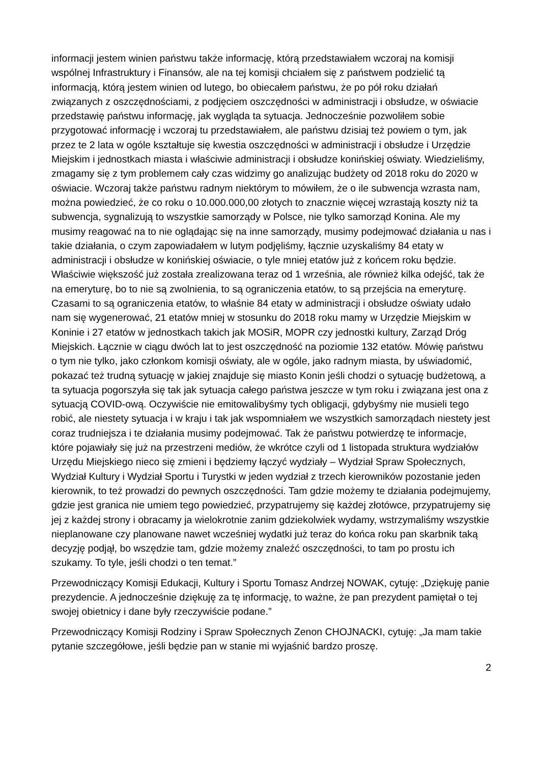informacji jestem winien państwu także informację, którą przedstawiałem wczoraj na komisji wspólnej Infrastruktury i Finansów, ale na tej komisji chciałem się z państwem podzielić tą informacją, którą jestem winien od lutego, bo obiecałem państwu, że po pół roku działań związanych z oszczędnościami, z podjęciem oszczędności w administracji i obsłudze, w oświacie przedstawię państwu informację, jak wygląda ta sytuacja. Jednocześnie pozwoliłem sobie przygotować informację i wczoraj tu przedstawiałem, ale państwu dzisiaj też powiem o tym, jak przez te 2 lata w ogóle kształtuje się kwestia oszczędności w administracji i obsłudze i Urzędzie Miejskim i jednostkach miasta i właściwie administracji i obsłudze konińskiej oświaty. Wiedzieliśmy, zmagamy się z tym problemem cały czas widzimy go analizując budżety od 2018 roku do 2020 w oświacie. Wczoraj także państwu radnym niektórym to mówiłem, że o ile subwencja wzrasta nam, można powiedzieć, że co roku o 10.000.000,00 złotych to znacznie więcej wzrastają koszty niż ta subwencja, sygnalizują to wszystkie samorządy w Polsce, nie tylko samorząd Konina. Ale my musimy reagować na to nie oglądając się na inne samorządy, musimy podejmować działania u nas i takie działania, o czym zapowiadałem w lutym podjęliśmy, łącznie uzyskaliśmy 84 etaty w administracji i obsłudze w konińskiej oświacie, o tyle mniej etatów już z końcem roku będzie. Właściwie większość już została zrealizowana teraz od 1 września, ale również kilka odejść, tak że na emeryturę, bo to nie są zwolnienia, to są ograniczenia etatów, to są przejścia na emeryturę. Czasami to są ograniczenia etatów, to właśnie 84 etaty w administracji i obsłudze oświaty udało nam się wygenerować, 21 etatów mniej w stosunku do 2018 roku mamy w Urzędzie Miejskim w Koninie i 27 etatów w jednostkach takich jak MOSiR, MOPR czy jednostki kultury, Zarząd Dróg Miejskich. Łącznie w ciągu dwóch lat to jest oszczędność na poziomie 132 etatów. Mówię państwu o tym nie tylko, jako członkom komisji oświaty, ale w ogóle, jako radnym miasta, by uświadomić, pokazać też trudną sytuację w jakiej znajduje się miasto Konin jeśli chodzi o sytuację budżetową, a ta sytuacja pogorszyła się tak jak sytuacja całego państwa jeszcze w tym roku i związana jest ona z sytuacją COVID-ową. Oczywiście nie emitowalibyśmy tych obligacji, gdybyśmy nie musieli tego robić, ale niestety sytuacja i w kraju i tak jak wspomniałem we wszystkich samorządach niestety jest coraz trudniejsza i te działania musimy podejmować. Tak że państwu potwierdzę te informacje, które pojawiały się już na przestrzeni mediów, że wkrótce czyli od 1 listopada struktura wydziałów Urzędu Miejskiego nieco się zmieni i będziemy łączyć wydziały – Wydział Spraw Społecznych, Wydział Kultury i Wydział Sportu i Turystki w jeden wydział z trzech kierowników pozostanie jeden kierownik, to też prowadzi do pewnych oszczędności. Tam gdzie możemy te działania podejmujemy, gdzie jest granica nie umiem tego powiedzieć, przypatrujemy się każdej złotówce, przypatrujemy się jej z każdej strony i obracamy ja wielokrotnie zanim gdziekolwiek wydamy, wstrzymaliśmy wszystkie nieplanowane czy planowane nawet wcześniej wydatki już teraz do końca roku pan skarbnik taką decyzję podjął, bo wszędzie tam, gdzie możemy znaleźć oszczędności, to tam po prostu ich szukamy. To tyle, jeśli chodzi o ten temat.”
Przewodniczący Komisji Edukacji, Kultury i Sportu Tomasz Andrzej NOWAK, cytuję: „Dziękuję panie prezydencie. A jednocześnie dziękuję za tę informację, to ważne, że pan prezydent pamiętał o tej swojej obietnicy i dane były rzeczywiście podane.”
Przewodniczący Komisji Rodziny i Spraw Społecznych Zenon CHOJNACKI, cytuję: „Ja mam takie pytanie szczegółowe, jeśli będzie pan w stanie mi wyjaśnić bardzo proszę.
2